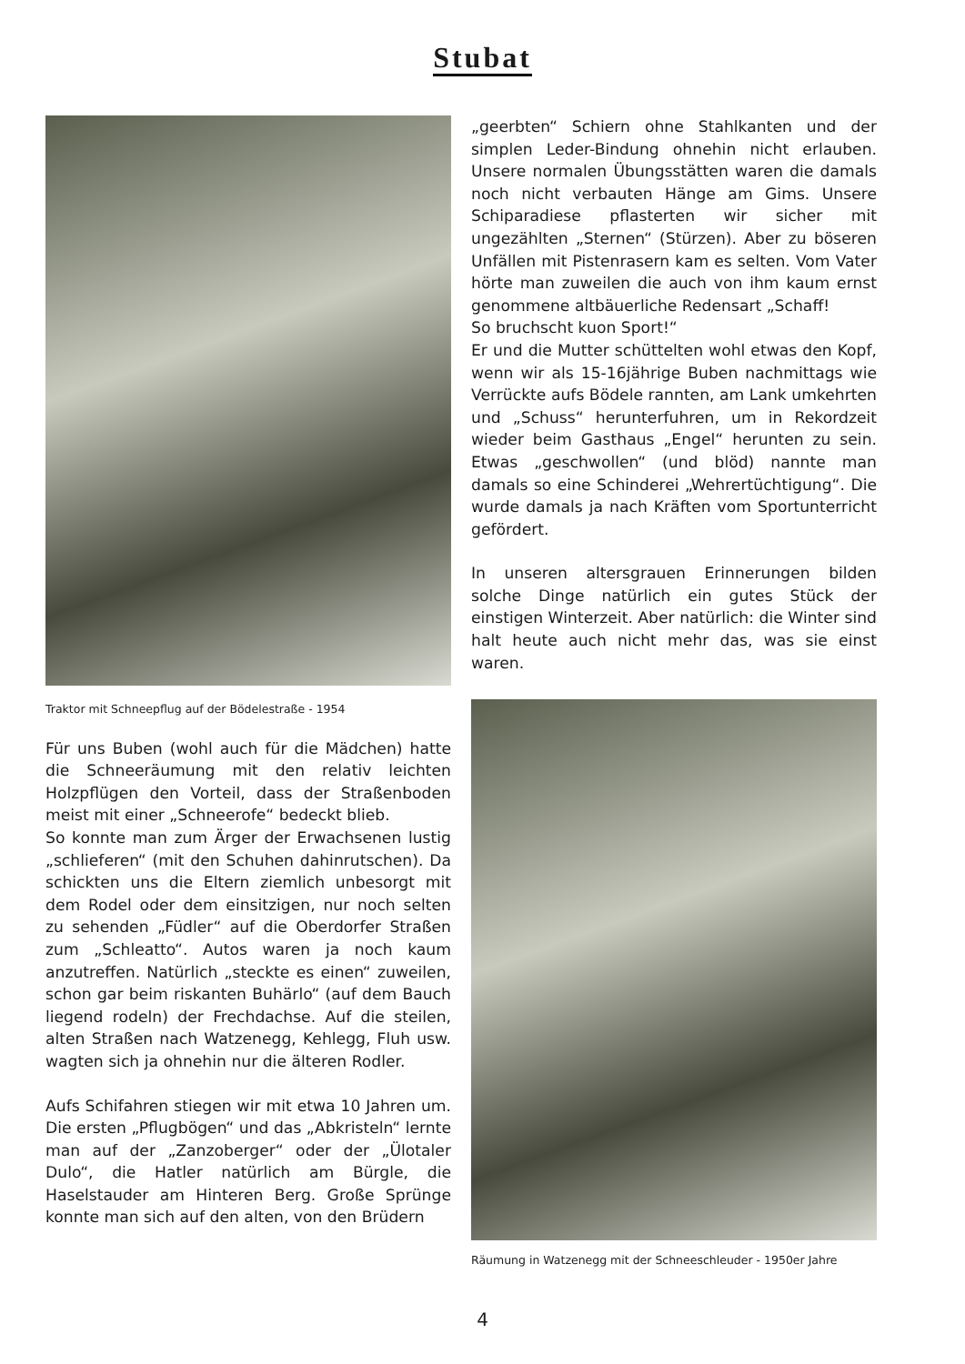Stubat
Traktor mit Schneepflug auf der Bödelestraße - 1954
Für uns Buben (wohl auch für die Mädchen) hatte die Schneeräumung mit den relativ leichten Holzpflügen den Vorteil, dass der Straßenboden meist mit einer „Schneerofe“ bedeckt blieb.
So konnte man zum Ärger der Erwachsenen lustig „schlieferen“ (mit den Schuhen dahinrutschen). Da schickten uns die Eltern ziemlich unbesorgt mit dem Rodel oder dem einsitzigen, nur noch selten zu sehenden „Füdler“ auf die Oberdorfer Straßen zum „Schleatto“. Autos waren ja noch kaum anzutreffen. Natürlich „steckte es einen“ zuweilen, schon gar beim riskanten Buhärlo“ (auf dem Bauch liegend rodeln) der Frechdachse. Auf die steilen, alten Straßen nach Watzenegg, Kehlegg, Fluh usw. wagten sich ja ohnehin nur die älteren Rodler.
Aufs Schifahren stiegen wir mit etwa 10 Jahren um. Die ersten „Pflugbögen“ und das „Abkristeln“ lernte man auf der „Zanzoberger“ oder der „Ülotaler Dulo“, die Hatler natürlich am Bürgle, die Haselstauder am Hinteren Berg. Große Sprünge konnte man sich auf den alten, von den Brüdern
„geerbten“ Schiern ohne Stahlkanten und der simplen Leder-Bindung ohnehin nicht erlauben. Unsere normalen Übungsstätten waren die damals noch nicht verbauten Hänge am Gims. Unsere Schiparadiese pflasterten wir sicher mit ungezählten „Sternen“ (Stürzen). Aber zu böseren Unfällen mit Pistenrasern kam es selten. Vom Vater hörte man zuweilen die auch von ihm kaum ernst genommene altbäuerliche Redensart „Schaff!
So bruchscht kuon Sport!“
Er und die Mutter schüttelten wohl etwas den Kopf, wenn wir als 15-16jährige Buben nachmittags wie Verrückte aufs Bödele rannten, am Lank umkehrten und „Schuss“ herunterfuhren, um in Rekordzeit wieder beim Gasthaus „Engel“ herunten zu sein. Etwas „geschwollen“ (und blöd) nannte man damals so eine Schinderei „Wehrertüchtigung“. Die wurde damals ja nach Kräften vom Sportunterricht gefördert.
In unseren altersgrauen Erinnerungen bilden solche Dinge natürlich ein gutes Stück der einstigen Winterzeit. Aber natürlich: die Winter sind halt heute auch nicht mehr das, was sie einst waren.
Räumung in Watzenegg mit der Schneeschleuder - 1950er Jahre
4